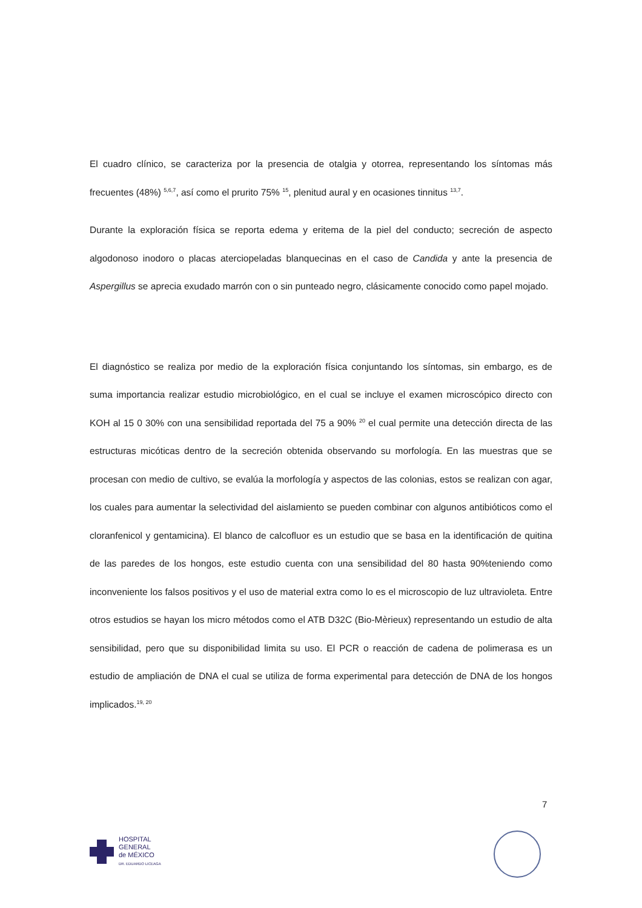El cuadro clínico, se caracteriza por la presencia de otalgia y otorrea, representando los síntomas más frecuentes (48%) <sup>5,6,7</sup>, así como el prurito 75% <sup>15</sup>, plenitud aural y en ocasiones tinnitus <sup>13,7</sup>.
Durante la exploración física se reporta edema y eritema de la piel del conducto; secreción de aspecto algodonoso inodoro o placas aterciopeladas blanquecinas en el caso de Candida y ante la presencia de Aspergillus se aprecia exudado marrón con o sin punteado negro, clásicamente conocido como papel mojado.
El diagnóstico se realiza por medio de la exploración física conjuntando los síntomas, sin embargo, es de suma importancia realizar estudio microbiológico, en el cual se incluye el examen microscópico directo con KOH al 15 0 30% con una sensibilidad reportada del 75 a 90% <sup>20</sup> el cual permite una detección directa de las estructuras micóticas dentro de la secreción obtenida observando su morfología. En las muestras que se procesan con medio de cultivo, se evalúa la morfología y aspectos de las colonias, estos se realizan con agar, los cuales para aumentar la selectividad del aislamiento se pueden combinar con algunos antibióticos como el cloranfenicol y gentamicina). El blanco de calcofluor es un estudio que se basa en la identificación de quitina de las paredes de los hongos, este estudio cuenta con una sensibilidad del 80 hasta 90%teniendo como inconveniente los falsos positivos y el uso de material extra como lo es el microscopio de luz ultravioleta. Entre otros estudios se hayan los micro métodos como el ATB D32C (Bio-Mèrieux) representando un estudio de alta sensibilidad, pero que su disponibilidad limita su uso. El PCR o reacción de cadena de polimerasa es un estudio de ampliación de DNA el cual se utiliza de forma experimental para detección de DNA de los hongos implicados.<sup>19, 20</sup>
7
HOSPITAL
GENERAL
de MÉXICO
DR. EDUARDO LICEAGA